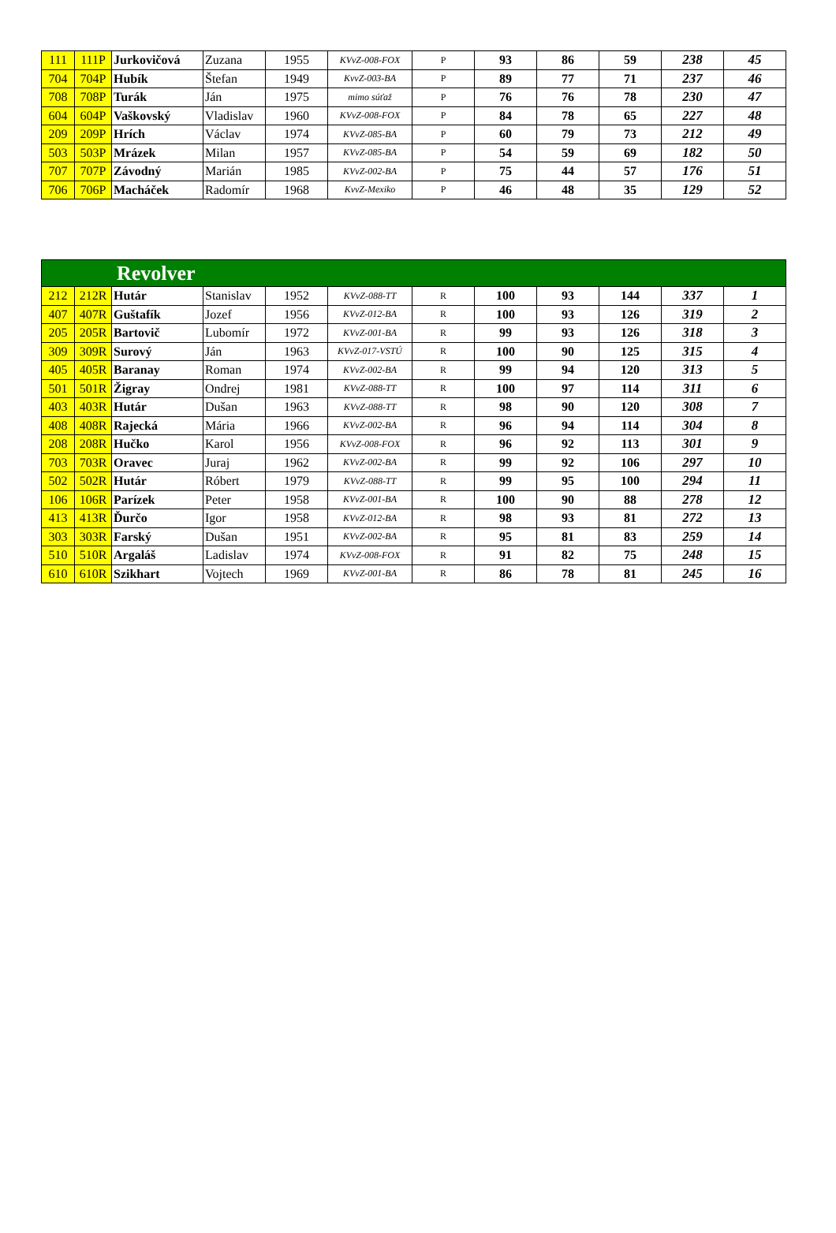| 111 | 111P | Jurkovičová | Zuzana | 1955 | KVvZ-008-FOX | P | 93 | 86 | 59 | 238 | 45 |
| 704 | 704P | Hubík | Štefan | 1949 | KvvZ-003-BA | P | 89 | 77 | 71 | 237 | 46 |
| 708 | 708P | Turák | Ján | 1975 | mimo súťaž | P | 76 | 76 | 78 | 230 | 47 |
| 604 | 604P | Vaškovský | Vladislav | 1960 | KVvZ-008-FOX | P | 84 | 78 | 65 | 227 | 48 |
| 209 | 209P | Hrích | Václav | 1974 | KVvZ-085-BA | P | 60 | 79 | 73 | 212 | 49 |
| 503 | 503P | Mrázek | Milan | 1957 | KVvZ-085-BA | P | 54 | 59 | 69 | 182 | 50 |
| 707 | 707P | Závodný | Marián | 1985 | KVvZ-002-BA | P | 75 | 44 | 57 | 176 | 51 |
| 706 | 706P | Macháček | Radomír | 1968 | KvvZ-Mexiko | P | 46 | 48 | 35 | 129 | 52 |
| Revolver | | | | | | | | | | | |
| 212 | 212R | Hutár | Stanislav | 1952 | KVvZ-088-TT | R | 100 | 93 | 144 | 337 | 1 |
| 407 | 407R | Guštafík | Jozef | 1956 | KVvZ-012-BA | R | 100 | 93 | 126 | 319 | 2 |
| 205 | 205R | Bartovič | Lubomír | 1972 | KVvZ-001-BA | R | 99 | 93 | 126 | 318 | 3 |
| 309 | 309R | Surový | Ján | 1963 | KVvZ-017-VSTÚ | R | 100 | 90 | 125 | 315 | 4 |
| 405 | 405R | Baranay | Roman | 1974 | KVvZ-002-BA | R | 99 | 94 | 120 | 313 | 5 |
| 501 | 501R | Žigray | Ondrej | 1981 | KVvZ-088-TT | R | 100 | 97 | 114 | 311 | 6 |
| 403 | 403R | Hutár | Dušan | 1963 | KVvZ-088-TT | R | 98 | 90 | 120 | 308 | 7 |
| 408 | 408R | Rajecká | Mária | 1966 | KVvZ-002-BA | R | 96 | 94 | 114 | 304 | 8 |
| 208 | 208R | Hučko | Karol | 1956 | KVvZ-008-FOX | R | 96 | 92 | 113 | 301 | 9 |
| 703 | 703R | Oravec | Juraj | 1962 | KVvZ-002-BA | R | 99 | 92 | 106 | 297 | 10 |
| 502 | 502R | Hutár | Róbert | 1979 | KVvZ-088-TT | R | 99 | 95 | 100 | 294 | 11 |
| 106 | 106R | Parízek | Peter | 1958 | KVvZ-001-BA | R | 100 | 90 | 88 | 278 | 12 |
| 413 | 413R | Ďurčo | Igor | 1958 | KVvZ-012-BA | R | 98 | 93 | 81 | 272 | 13 |
| 303 | 303R | Farský | Dušan | 1951 | KVvZ-002-BA | R | 95 | 81 | 83 | 259 | 14 |
| 510 | 510R | Argaláš | Ladislav | 1974 | KVvZ-008-FOX | R | 91 | 82 | 75 | 248 | 15 |
| 610 | 610R | Szikhart | Vojtech | 1969 | KVvZ-001-BA | R | 86 | 78 | 81 | 245 | 16 |